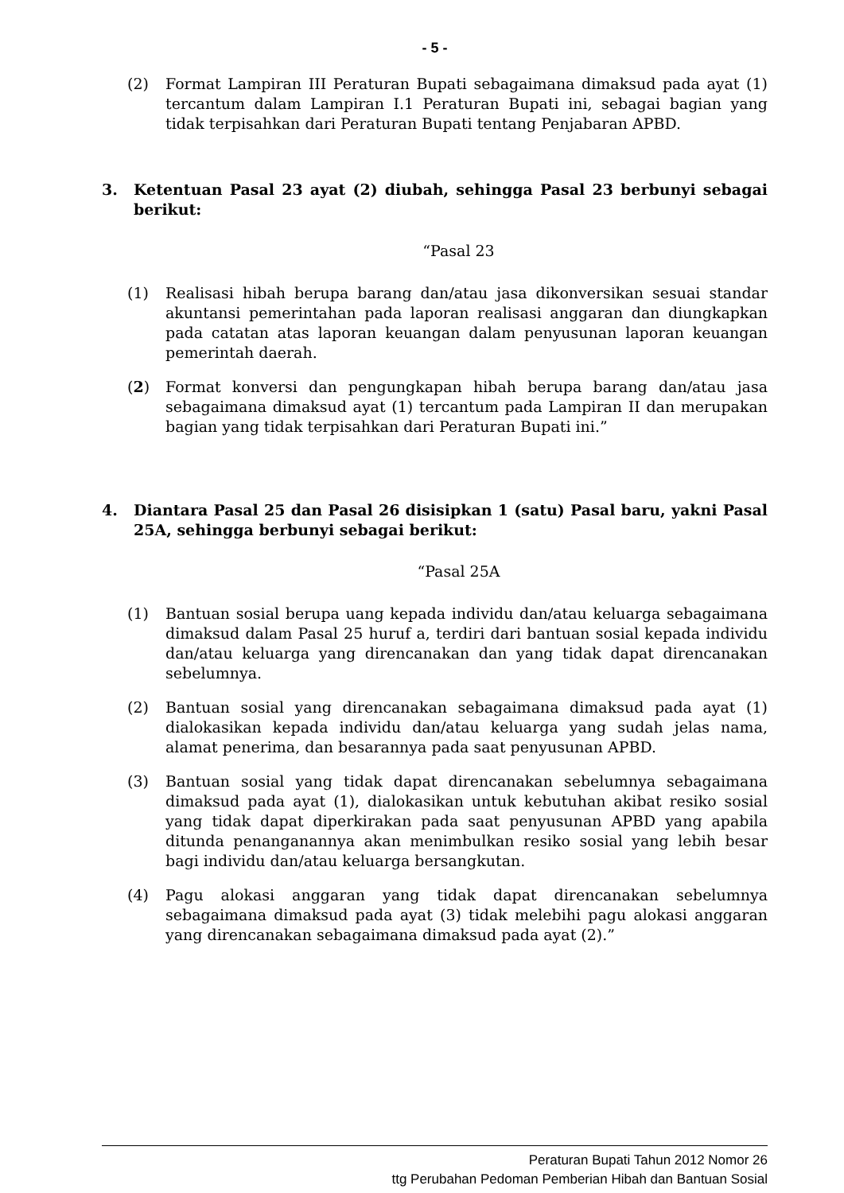- 5 -
(2) Format Lampiran III Peraturan Bupati sebagaimana dimaksud pada ayat (1) tercantum dalam Lampiran I.1 Peraturan Bupati ini, sebagai bagian yang tidak terpisahkan dari Peraturan Bupati tentang Penjabaran APBD.
3. Ketentuan Pasal 23 ayat (2) diubah, sehingga Pasal 23 berbunyi sebagai berikut:
“Pasal 23
(1) Realisasi hibah berupa barang dan/atau jasa dikonversikan sesuai standar akuntansi pemerintahan pada laporan realisasi anggaran dan diungkapkan pada catatan atas laporan keuangan dalam penyusunan laporan keuangan pemerintah daerah.
(2) Format konversi dan pengungkapan hibah berupa barang dan/atau jasa sebagaimana dimaksud ayat (1) tercantum pada Lampiran II dan merupakan bagian yang tidak terpisahkan dari Peraturan Bupati ini.”
4. Diantara Pasal 25 dan Pasal 26 disisipkan 1 (satu) Pasal baru, yakni Pasal 25A, sehingga berbunyi sebagai berikut:
“Pasal 25A
(1) Bantuan sosial berupa uang kepada individu dan/atau keluarga sebagaimana dimaksud dalam Pasal 25 huruf a, terdiri dari bantuan sosial kepada individu dan/atau keluarga yang direncanakan dan yang tidak dapat direncanakan sebelumnya.
(2) Bantuan sosial yang direncanakan sebagaimana dimaksud pada ayat (1) dialokasikan kepada individu dan/atau keluarga yang sudah jelas nama, alamat penerima, dan besarannya pada saat penyusunan APBD.
(3) Bantuan sosial yang tidak dapat direncanakan sebelumnya sebagaimana dimaksud pada ayat (1), dialokasikan untuk kebutuhan akibat resiko sosial yang tidak dapat diperkirakan pada saat penyusunan APBD yang apabila ditunda penanganannya akan menimbulkan resiko sosial yang lebih besar bagi individu dan/atau keluarga bersangkutan.
(4) Pagu alokasi anggaran yang tidak dapat direncanakan sebelumnya sebagaimana dimaksud pada ayat (3) tidak melebihi pagu alokasi anggaran yang direncanakan sebagaimana dimaksud pada ayat (2).”
Peraturan Bupati Tahun 2012 Nomor 26
ttg Perubahan Pedoman Pemberian Hibah dan Bantuan Sosial